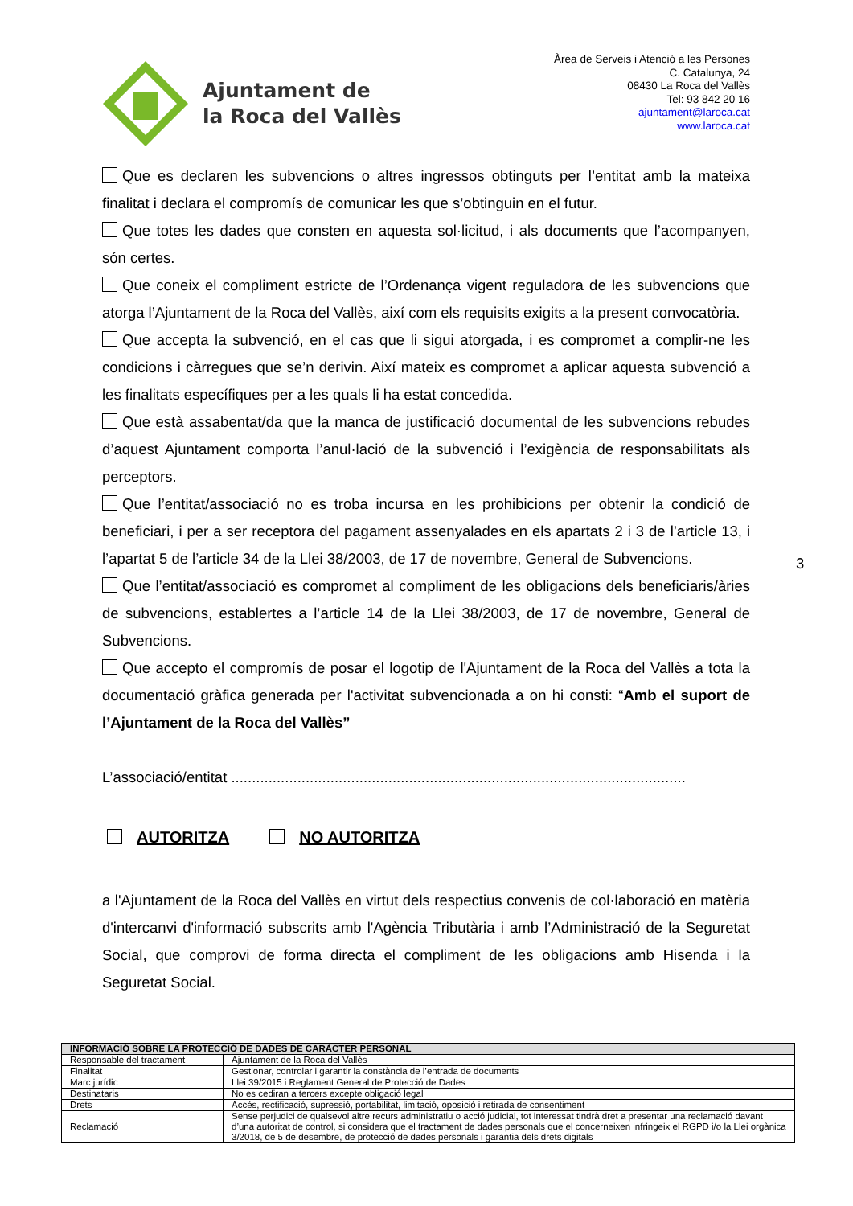Ajuntament de
la Roca del Vallès
Àrea de Serveis i Atenció a les Persones
C. Catalunya, 24
08430 La Roca del Vallès
Tel: 93 842 20 16
ajuntament@laroca.cat
www.laroca.cat
Que es declaren les subvencions o altres ingressos obtinguts per l’entitat amb la mateixa finalitat i declara el compromís de comunicar les que s’obtinguin en el futur.
Que totes les dades que consten en aquesta sol·licitud, i als documents que l’acompanyen, són certes.
Que coneix el compliment estricte de l’Ordenança vigent reguladora de les subvencions que atorga l’Ajuntament de la Roca del Vallès, així com els requisits exigits a la present convocatòria.
Que accepta la subvenció, en el cas que li sigui atorgada, i es compromet a complir-ne les condicions i càrregues que se’n derivin. Així mateix es compromet a aplicar aquesta subvenció a les finalitats específiques per a les quals li ha estat concedida.
Que està assabentat/da que la manca de justificació documental de les subvencions rebudes d’aquest Ajuntament comporta l’anul·lació de la subvenció i l’exigència de responsabilitats als perceptors.
Que l’entitat/associació no es troba incursa en les prohibicions per obtenir la condició de beneficiari, i per a ser receptora del pagament assenyalades en els apartats 2 i 3 de l’article 13, i l’apartat 5 de l’article 34 de la Llei 38/2003, de 17 de novembre, General de Subvencions.
Que l’entitat/associació es compromet al compliment de les obligacions dels beneficiaris/àries de subvencions, establertes a l’article 14 de la Llei 38/2003, de 17 de novembre, General de Subvencions.
Que accepto el compromís de posar el logotip de l'Ajuntament de la Roca del Vallès a tota la documentació gràfica generada per l'activitat subvencionada a on hi consti: “Amb el suport de l’Ajuntament de la Roca del Vallès”
L’associació/entitat ..............................................................................................................
AUTORITZA NO AUTORITZA
a l'Ajuntament de la Roca del Vallès en virtut dels respectius convenis de col·laboració en matèria d'intercanvi d'informació subscrits amb l'Agència Tributària i amb l’Administració de la Seguretat Social, que comprovi de forma directa el compliment de les obligacions amb Hisenda i la Seguretat Social.
3
| INFORMACIÓ SOBRE LA PROTECCIÓ DE DADES DE CARÀCTER PERSONAL | |
| --- | --- |
| Responsable del tractament | Ajuntament de la Roca del Vallès |
| Finalitat | Gestionar, controlar i garantir la constància de l’entrada de documents |
| Marc jurídic | Llei 39/2015 i Reglament General de Protecció de Dades |
| Destinataris | No es cediran a tercers excepte obligació legal |
| Drets | Accés, rectificació, supressió, portabilitat, limitació, oposició i retirada de consentiment |
| Reclamació | Sense perjudici de qualsevol altre recurs administratiu o acció judicial, tot interessat tindrà dret a presentar una reclamació davant d’una autoritat de control, si considera que el tractament de dades personals que el concerneixen infringeix el RGPD i/o la Llei orgànica 3/2018, de 5 de desembre, de protecció de dades personals i garantia dels drets digitals |